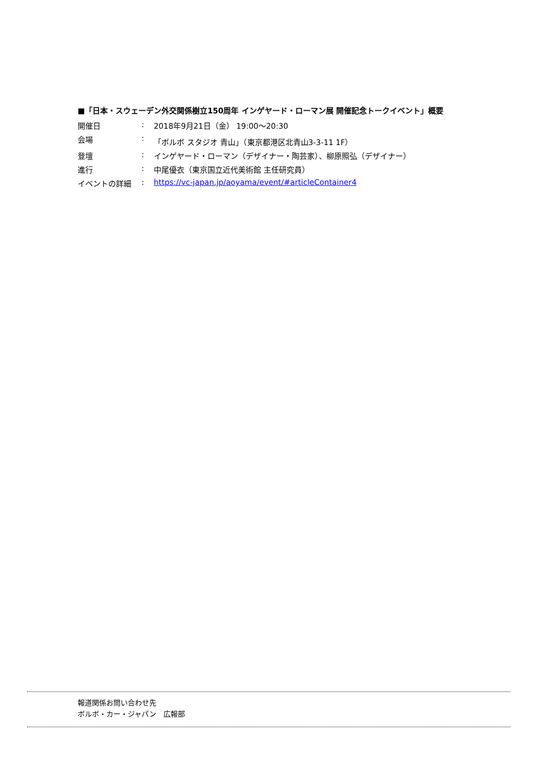■「日本・スウェーデン外交関係樹立150周年 インゲヤード・ローマン展 開催記念トークイベント」概要
| 開催日 | : | 2018年9月21日（金） 19:00～20:30 |
| 会場 | : | 「ボルボ スタジオ 青山」（東京都港区北青山3-3-11 1F） |
| 登壇 | : | インゲヤード・ローマン（デザイナー・陶芸家）、柳原照弘（デザイナー） |
| 進行 | : | 中尾優衣（東京国立近代美術館 主任研究員） |
| イベントの詳細 | : | https://vc-japan.jp/aoyama/event/#articleContainer4 |
報道関係お問い合わせ先
ボルボ・カー・ジャパン　広報部